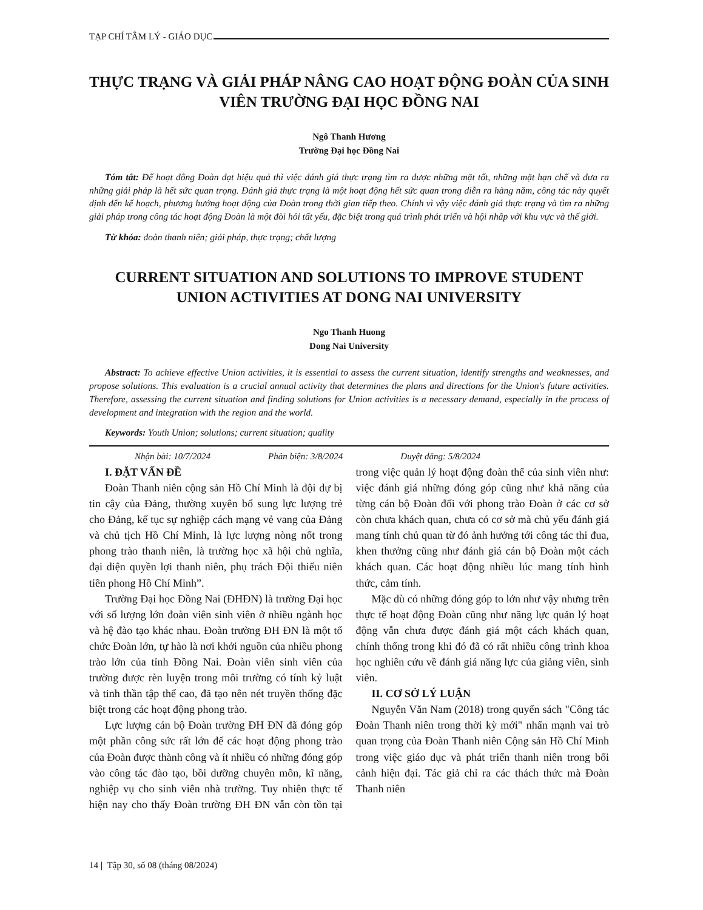TẠP CHÍ TÂM LÝ - GIÁO DỤC
THỰC TRẠNG VÀ GIẢI PHÁP NÂNG CAO HOẠT ĐỘNG ĐOÀN CỦA SINH VIÊN TRƯỜNG ĐẠI HỌC ĐỒNG NAI
Ngô Thanh Hương
Trường Đại học Đồng Nai
Tóm tắt: Để hoạt đông Đoàn đạt hiệu quả thì việc đánh giá thực trạng tìm ra được những mặt tốt, những mặt hạn chế và đưa ra những giải pháp là hết sức quan trọng. Đánh giá thực trạng là một hoạt động hết sức quan trong diễn ra hàng năm, công tác này quyết định đến kế hoạch, phương hướng hoạt động của Đoàn trong thời gian tiếp theo. Chính vì vậy việc đánh giá thực trạng và tìm ra những giải pháp trong công tác hoạt động Đoàn là một đòi hỏi tất yếu, đặc biệt trong quá trình phát triển và hội nhâp với khu vực và thế giới.
Từ khóa: đoàn thanh niên; giải pháp, thực trạng; chất lượng
CURRENT SITUATION AND SOLUTIONS TO IMPROVE STUDENT UNION ACTIVITIES AT DONG NAI UNIVERSITY
Ngo Thanh Huong
Dong Nai University
Abstract: To achieve effective Union activities, it is essential to assess the current situation, identify strengths and weaknesses, and propose solutions. This evaluation is a crucial annual activity that determines the plans and directions for the Union's future activities. Therefore, assessing the current situation and finding solutions for Union activities is a necessary demand, especially in the process of development and integration with the region and the world.
Keywords: Youth Union; solutions; current situation; quality
Nhận bài: 10/7/2024 Phản biện: 3/8/2024 Duyệt đăng: 5/8/2024
I. ĐẶT VẤN ĐỀ
Đoàn Thanh niên cộng sản Hồ Chí Minh là đội dự bị tin cậy của Đảng, thường xuyên bổ sung lực lượng trẻ cho Đảng, kế tục sự nghiệp cách mạng vẻ vang của Đảng và chủ tịch Hồ Chí Minh, là lực lượng nòng nốt trong phong trào thanh niên, là trường học xã hội chủ nghĩa, đại diện quyền lợi thanh niên, phụ trách Đội thiếu niên tiền phong Hồ Chí Minh”.
Trường Đại học Đồng Nai (ĐHĐN) là trường Đại học với số lượng lớn đoàn viên sinh viên ở nhiều ngành học và hệ đào tạo khác nhau. Đoàn trường ĐH ĐN là một tổ chức Đoàn lớn, tự hào là nơi khởi nguồn của nhiều phong trào lớn của tỉnh Đồng Nai. Đoàn viên sinh viên của trường được rèn luyện trong môi trường có tính kỷ luật và tinh thần tập thể cao, đã tạo nên nét truyền thống đặc biệt trong các hoạt động phong trào.
Lực lượng cán bộ Đoàn trường ĐH ĐN đã đóng góp một phần công sức rất lớn để các hoạt động phong trào của Đoàn được thành công và ít nhiều có những đóng góp vào công tác đào tạo, bồi dưỡng chuyên môn, kĩ năng, nghiệp vụ cho sinh viên nhà trường. Tuy nhiên thực tế hiện nay cho thấy Đoàn trường ĐH ĐN vẫn còn tồn tại trong việc quản lý hoạt động đoàn thể của sinh viên như: việc đánh giá những đóng góp cũng như khả năng của từng cán bộ Đoàn đối với phong trào Đoàn ở các cơ sở còn chưa khách quan, chưa có cơ sở mà chủ yếu đánh giá mang tính chủ quan từ đó ảnh hưởng tới công tác thi đua, khen thưởng cũng như đánh giá cán bộ Đoàn một cách khách quan. Các hoạt động nhiều lúc mang tính hình thức, cảm tính.
Mặc dù có những đóng góp to lớn như vậy nhưng trên thực tế hoạt động Đoàn cũng như năng lực quản lý hoạt động vẫn chưa được đánh giá một cách khách quan, chính thống trong khi đó đã có rất nhiều công trình khoa học nghiên cứu về đánh giá năng lực của giảng viên, sinh viên.
II. CƠ SỞ LÝ LUẬN
Nguyễn Văn Nam (2018) trong quyển sách "Công tác Đoàn Thanh niên trong thời kỳ mới" nhấn mạnh vai trò quan trọng của Đoàn Thanh niên Cộng sản Hồ Chí Minh trong việc giáo dục và phát triển thanh niên trong bối cảnh hiện đại. Tác giả chỉ ra các thách thức mà Đoàn Thanh niên
14 | Tập 30, số 08 (tháng 08/2024)